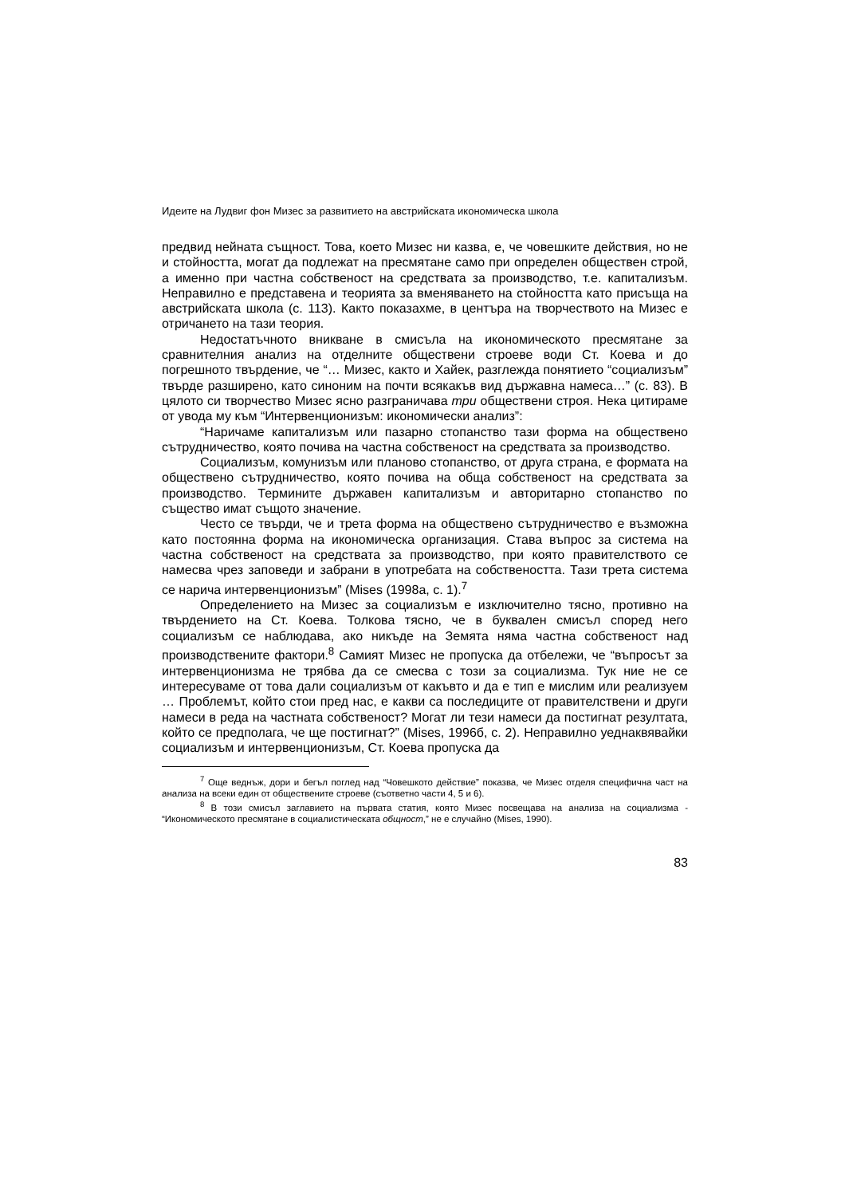Идеите на Лудвиг фон Мизес за развитието на австрийската икономическа школа
предвид нейната същност. Това, което Мизес ни казва, е, че човешките действия, но не и стойността, могат да подлежат на пресмятане само при определен обществен строй, а именно при частна собственост на средствата за производство, т.е. капитализъм. Неправилно е представена и теорията за вменяването на стойността като присъща на австрийската школа (с. 113). Както показахме, в центъра на творчеството на Мизес е отричането на тази теория.
Недостатъчното вникване в смисъла на икономическото пресмятане за сравнителния анализ на отделните обществени строеве води Ст. Коева и до погрешното твърдение, че “… Мизес, както и Хайек, разглежда понятието “социализъм” твърде разширено, като синоним на почти всякакъв вид държавна намеса…” (с. 83). В цялото си творчество Мизес ясно разграничава три обществени строя. Нека цитираме от увода му към “Интервенционизъм: икономически анализ”:
“Наричаме капитализъм или пазарно стопанство тази форма на обществено сътрудничество, която почива на частна собственост на средствата за производство.
Социализъм, комунизъм или планово стопанство, от друга страна, е формата на обществено сътрудничество, която почива на обща собственост на средствата за производство. Термините държавен капитализъм и авторитарно стопанство по същество имат същото значение.
Често се твърди, че и трета форма на обществено сътрудничество е възможна като постоянна форма на икономическа организация. Става въпрос за система на частна собственост на средствата за производство, при която правителството се намесва чрез заповеди и забрани в употребата на собствеността. Тази трета система се нарича интервенционизъм” (Mises (1998а, с. 1).<sup>7</sup>
Определението на Мизес за социализъм е изключително тясно, противно на твърдението на Ст. Коева. Толкова тясно, че в буквален смисъл според него социализъм се наблюдава, ако никъде на Земята няма частна собственост над производствените фактори.<sup>8</sup> Самият Мизес не пропуска да отбележи, че “въпросът за интервенционизма не трябва да се смесва с този за социализма. Тук ние не се интересуваме от това дали социализъм от какъвто и да е тип е мислим или реализуем … Проблемът, който стои пред нас, е какви са последиците от правителствени и други намеси в реда на частната собственост? Могат ли тези намеси да постигнат резултата, който се предполага, че ще постигнат?” (Mises, 1996б, с. 2). Неправилно уеднаквявайки социализъм и интервенционизъм, Ст. Коева пропуска да
<sup>7</sup> Още веднъж, дори и бегъл поглед над “Човешкото действие” показва, че Мизес отделя специфична част на анализа на всеки един от обществените строеве (съответно части 4, 5 и 6).
<sup>8</sup> В този смисъл заглавието на първата статия, която Мизес посвещава на анализа на социализма - “Икономическото пресмятане в социалистическата общност,” не е случайно (Mises, 1990).
83